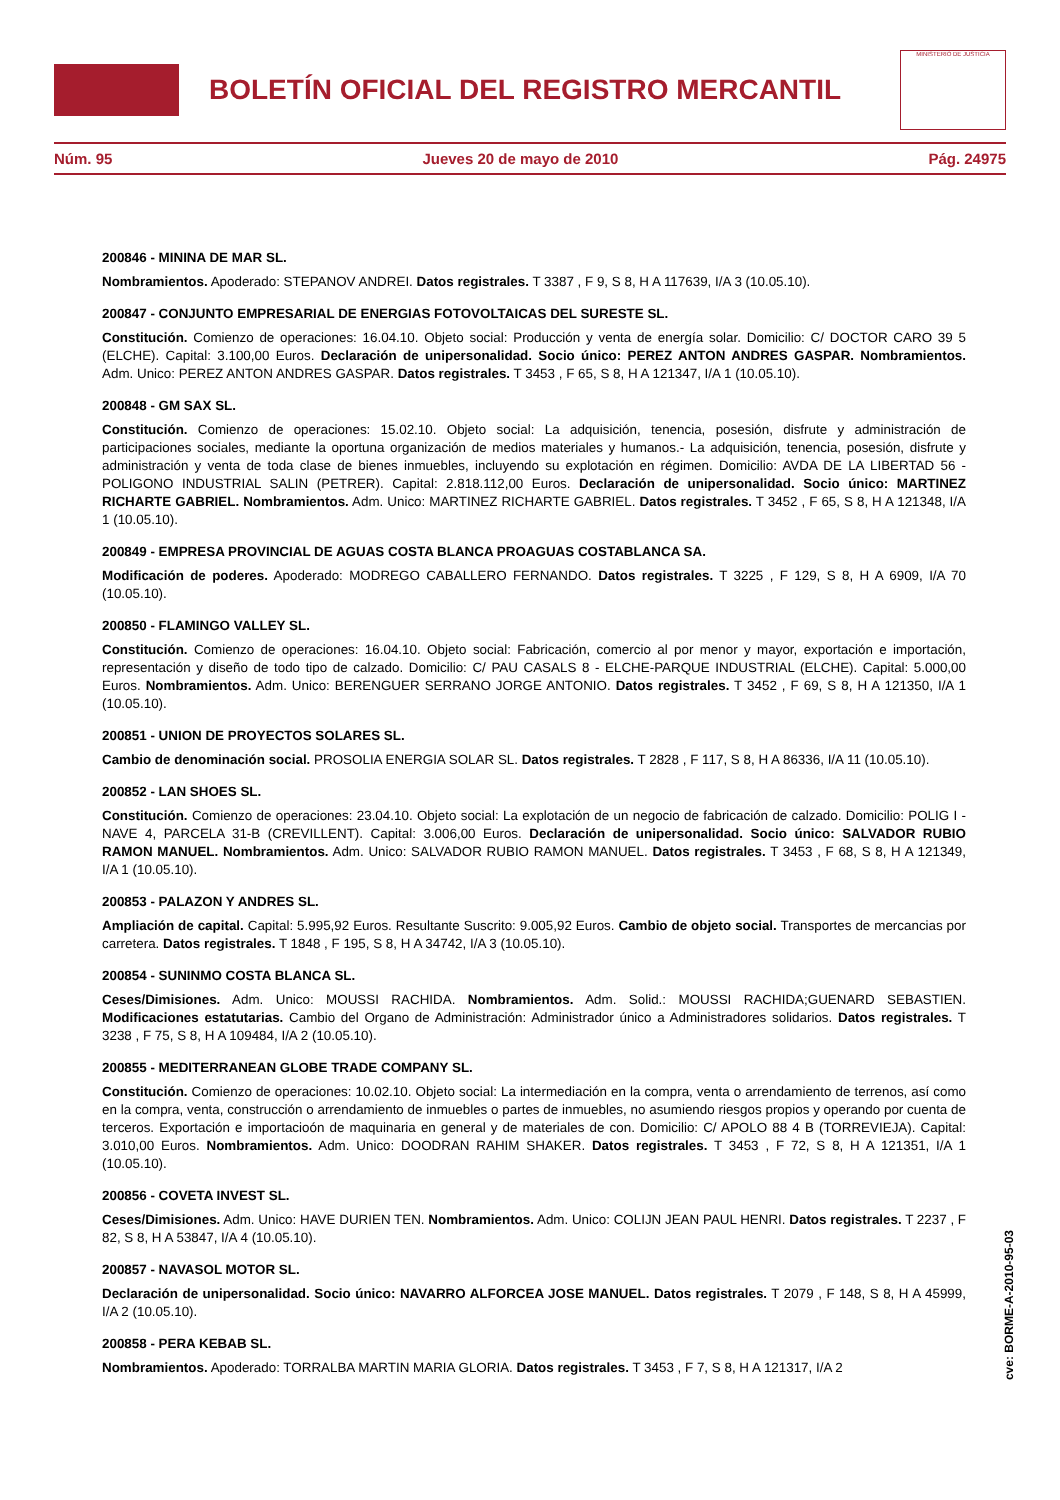BOLETÍN OFICIAL DEL REGISTRO MERCANTIL
MINISTERIO DE JUSTICIA
Núm. 95 Jueves 20 de mayo de 2010 Pág. 24975
200846 - MININA DE MAR SL.
Nombramientos. Apoderado: STEPANOV ANDREI. Datos registrales. T 3387 , F 9, S 8, H A 117639, I/A 3 (10.05.10).
200847 - CONJUNTO EMPRESARIAL DE ENERGIAS FOTOVOLTAICAS DEL SURESTE SL.
Constitución. Comienzo de operaciones: 16.04.10. Objeto social: Producción y venta de energía solar. Domicilio: C/ DOCTOR CARO 39 5 (ELCHE). Capital: 3.100,00 Euros. Declaración de unipersonalidad. Socio único: PEREZ ANTON ANDRES GASPAR. Nombramientos. Adm. Unico: PEREZ ANTON ANDRES GASPAR. Datos registrales. T 3453 , F 65, S 8, H A 121347, I/A 1 (10.05.10).
200848 - GM SAX SL.
Constitución. Comienzo de operaciones: 15.02.10. Objeto social: La adquisición, tenencia, posesión, disfrute y administración de participaciones sociales, mediante la oportuna organización de medios materiales y humanos.- La adquisición, tenencia, posesión, disfrute y administración y venta de toda clase de bienes inmuebles, incluyendo su explotación en régimen. Domicilio: AVDA DE LA LIBERTAD 56 - POLIGONO INDUSTRIAL SALIN (PETRER). Capital: 2.818.112,00 Euros. Declaración de unipersonalidad. Socio único: MARTINEZ RICHARTE GABRIEL. Nombramientos. Adm. Unico: MARTINEZ RICHARTE GABRIEL. Datos registrales. T 3452 , F 65, S 8, H A 121348, I/A 1 (10.05.10).
200849 - EMPRESA PROVINCIAL DE AGUAS COSTA BLANCA PROAGUAS COSTABLANCA SA.
Modificación de poderes. Apoderado: MODREGO CABALLERO FERNANDO. Datos registrales. T 3225 , F 129, S 8, H A 6909, I/A 70 (10.05.10).
200850 - FLAMINGO VALLEY SL.
Constitución. Comienzo de operaciones: 16.04.10. Objeto social: Fabricación, comercio al por menor y mayor, exportación e importación, representación y diseño de todo tipo de calzado. Domicilio: C/ PAU CASALS 8 - ELCHE-PARQUE INDUSTRIAL (ELCHE). Capital: 5.000,00 Euros. Nombramientos. Adm. Unico: BERENGUER SERRANO JORGE ANTONIO. Datos registrales. T 3452 , F 69, S 8, H A 121350, I/A 1 (10.05.10).
200851 - UNION DE PROYECTOS SOLARES SL.
Cambio de denominación social. PROSOLIA ENERGIA SOLAR SL. Datos registrales. T 2828 , F 117, S 8, H A 86336, I/A 11 (10.05.10).
200852 - LAN SHOES SL.
Constitución. Comienzo de operaciones: 23.04.10. Objeto social: La explotación de un negocio de fabricación de calzado. Domicilio: POLIG I - NAVE 4, PARCELA 31-B (CREVILLENT). Capital: 3.006,00 Euros. Declaración de unipersonalidad. Socio único: SALVADOR RUBIO RAMON MANUEL. Nombramientos. Adm. Unico: SALVADOR RUBIO RAMON MANUEL. Datos registrales. T 3453 , F 68, S 8, H A 121349, I/A 1 (10.05.10).
200853 - PALAZON Y ANDRES SL.
Ampliación de capital. Capital: 5.995,92 Euros. Resultante Suscrito: 9.005,92 Euros. Cambio de objeto social. Transportes de mercancias por carretera. Datos registrales. T 1848 , F 195, S 8, H A 34742, I/A 3 (10.05.10).
200854 - SUNINMO COSTA BLANCA SL.
Ceses/Dimisiones. Adm. Unico: MOUSSI RACHIDA. Nombramientos. Adm. Solid.: MOUSSI RACHIDA;GUENARD SEBASTIEN. Modificaciones estatutarias. Cambio del Organo de Administración: Administrador único a Administradores solidarios. Datos registrales. T 3238 , F 75, S 8, H A 109484, I/A 2 (10.05.10).
200855 - MEDITERRANEAN GLOBE TRADE COMPANY SL.
Constitución. Comienzo de operaciones: 10.02.10. Objeto social: La intermediación en la compra, venta o arrendamiento de terrenos, así como en la compra, venta, construcción o arrendamiento de inmuebles o partes de inmuebles, no asumiendo riesgos propios y operando por cuenta de terceros. Exportación e importacioón de maquinaria en general y de materiales de con. Domicilio: C/ APOLO 88 4 B (TORREVIEJA). Capital: 3.010,00 Euros. Nombramientos. Adm. Unico: DOODRAN RAHIM SHAKER. Datos registrales. T 3453 , F 72, S 8, H A 121351, I/A 1 (10.05.10).
200856 - COVETA INVEST SL.
Ceses/Dimisiones. Adm. Unico: HAVE DURIEN TEN. Nombramientos. Adm. Unico: COLIJN JEAN PAUL HENRI. Datos registrales. T 2237 , F 82, S 8, H A 53847, I/A 4 (10.05.10).
200857 - NAVASOL MOTOR SL.
Declaración de unipersonalidad. Socio único: NAVARRO ALFORCEA JOSE MANUEL. Datos registrales. T 2079 , F 148, S 8, H A 45999, I/A 2 (10.05.10).
200858 - PERA KEBAB SL.
Nombramientos. Apoderado: TORRALBA MARTIN MARIA GLORIA. Datos registrales. T 3453 , F 7, S 8, H A 121317, I/A 2
cve: BORME-A-2010-95-03